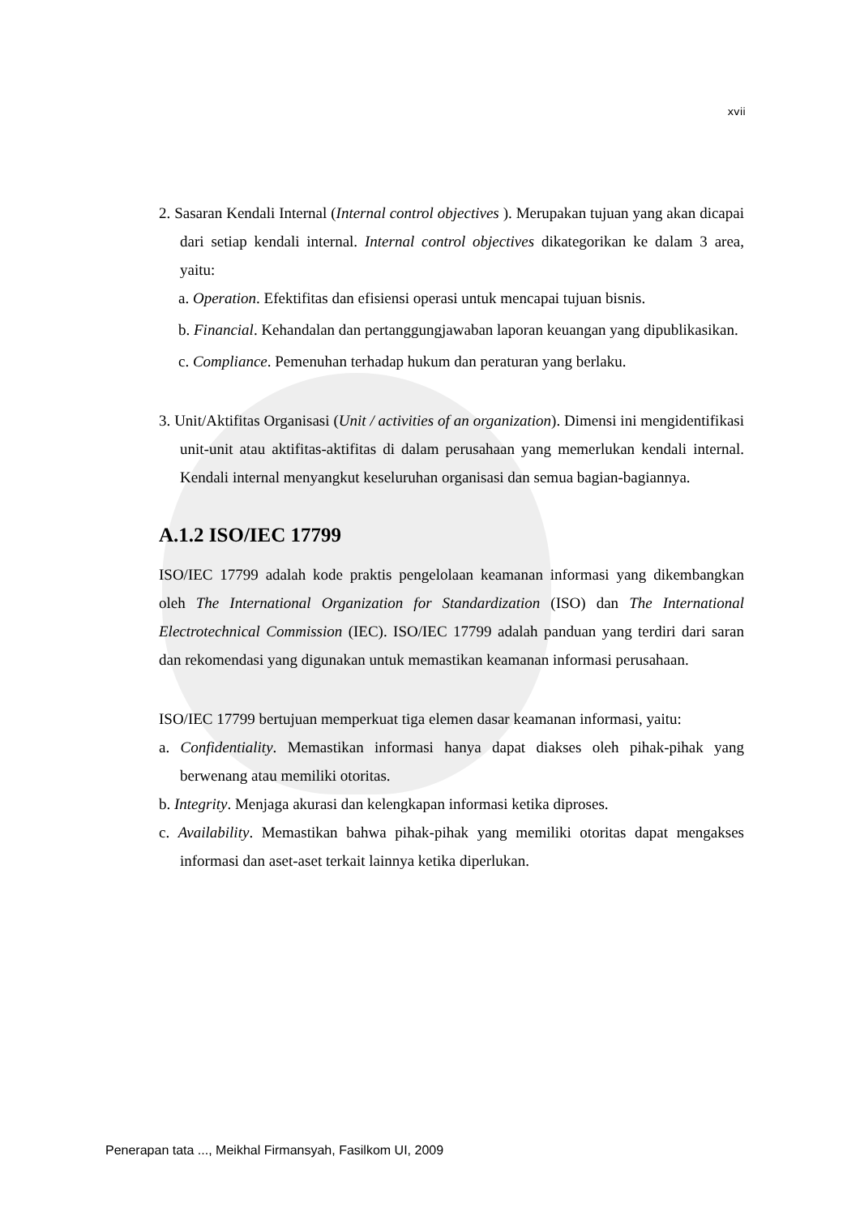xvii
2. Sasaran Kendali Internal (Internal control objectives ). Merupakan tujuan yang akan dicapai dari setiap kendali internal. Internal control objectives dikategorikan ke dalam 3 area, yaitu:
a. Operation. Efektifitas dan efisiensi operasi untuk mencapai tujuan bisnis.
b. Financial. Kehandalan dan pertanggungjawaban laporan keuangan yang dipublikasikan.
c. Compliance. Pemenuhan terhadap hukum dan peraturan yang berlaku.
3. Unit/Aktifitas Organisasi (Unit / activities of an organization). Dimensi ini mengidentifikasi unit-unit atau aktifitas-aktifitas di dalam perusahaan yang memerlukan kendali internal. Kendali internal menyangkut keseluruhan organisasi dan semua bagian-bagiannya.
A.1.2 ISO/IEC 17799
ISO/IEC 17799 adalah kode praktis pengelolaan keamanan informasi yang dikembangkan oleh The International Organization for Standardization (ISO) dan The International Electrotechnical Commission (IEC). ISO/IEC 17799 adalah panduan yang terdiri dari saran dan rekomendasi yang digunakan untuk memastikan keamanan informasi perusahaan.
ISO/IEC 17799 bertujuan memperkuat tiga elemen dasar keamanan informasi, yaitu:
a. Confidentiality. Memastikan informasi hanya dapat diakses oleh pihak-pihak yang berwenang atau memiliki otoritas.
b. Integrity. Menjaga akurasi dan kelengkapan informasi ketika diproses.
c. Availability. Memastikan bahwa pihak-pihak yang memiliki otoritas dapat mengakses informasi dan aset-aset terkait lainnya ketika diperlukan.
Penerapan tata ..., Meikhal Firmansyah, Fasilkom UI, 2009